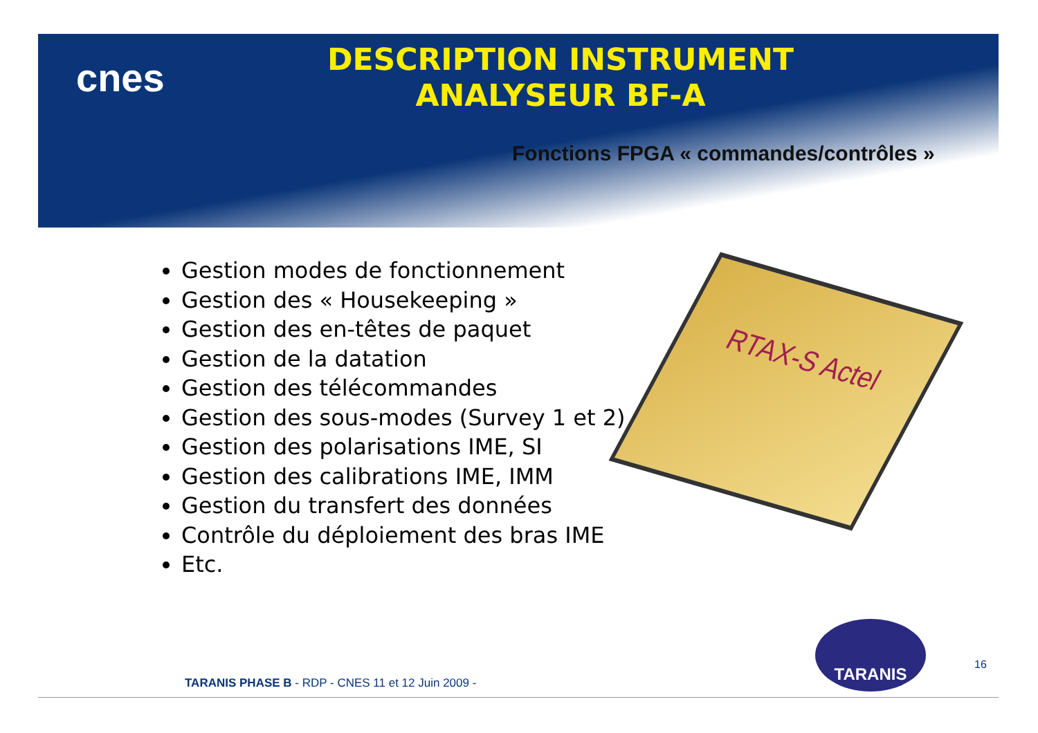cnes
DESCRIPTION INSTRUMENT
ANALYSEUR BF-A
Fonctions FPGA « commandes/contrôles »
Gestion modes de fonctionnement
Gestion des « Housekeeping »
Gestion des en-têtes de paquet
Gestion de la datation
Gestion des télécommandes
Gestion des sous-modes (Survey 1 et 2)
Gestion des polarisations IME, SI
Gestion des calibrations IME, IMM
Gestion du transfert des données
Contrôle du déploiement des bras IME
Etc.
RTAX-S Actel
TARANIS
16
TARANIS PHASE B - RDP - CNES 11 et 12 Juin 2009 -